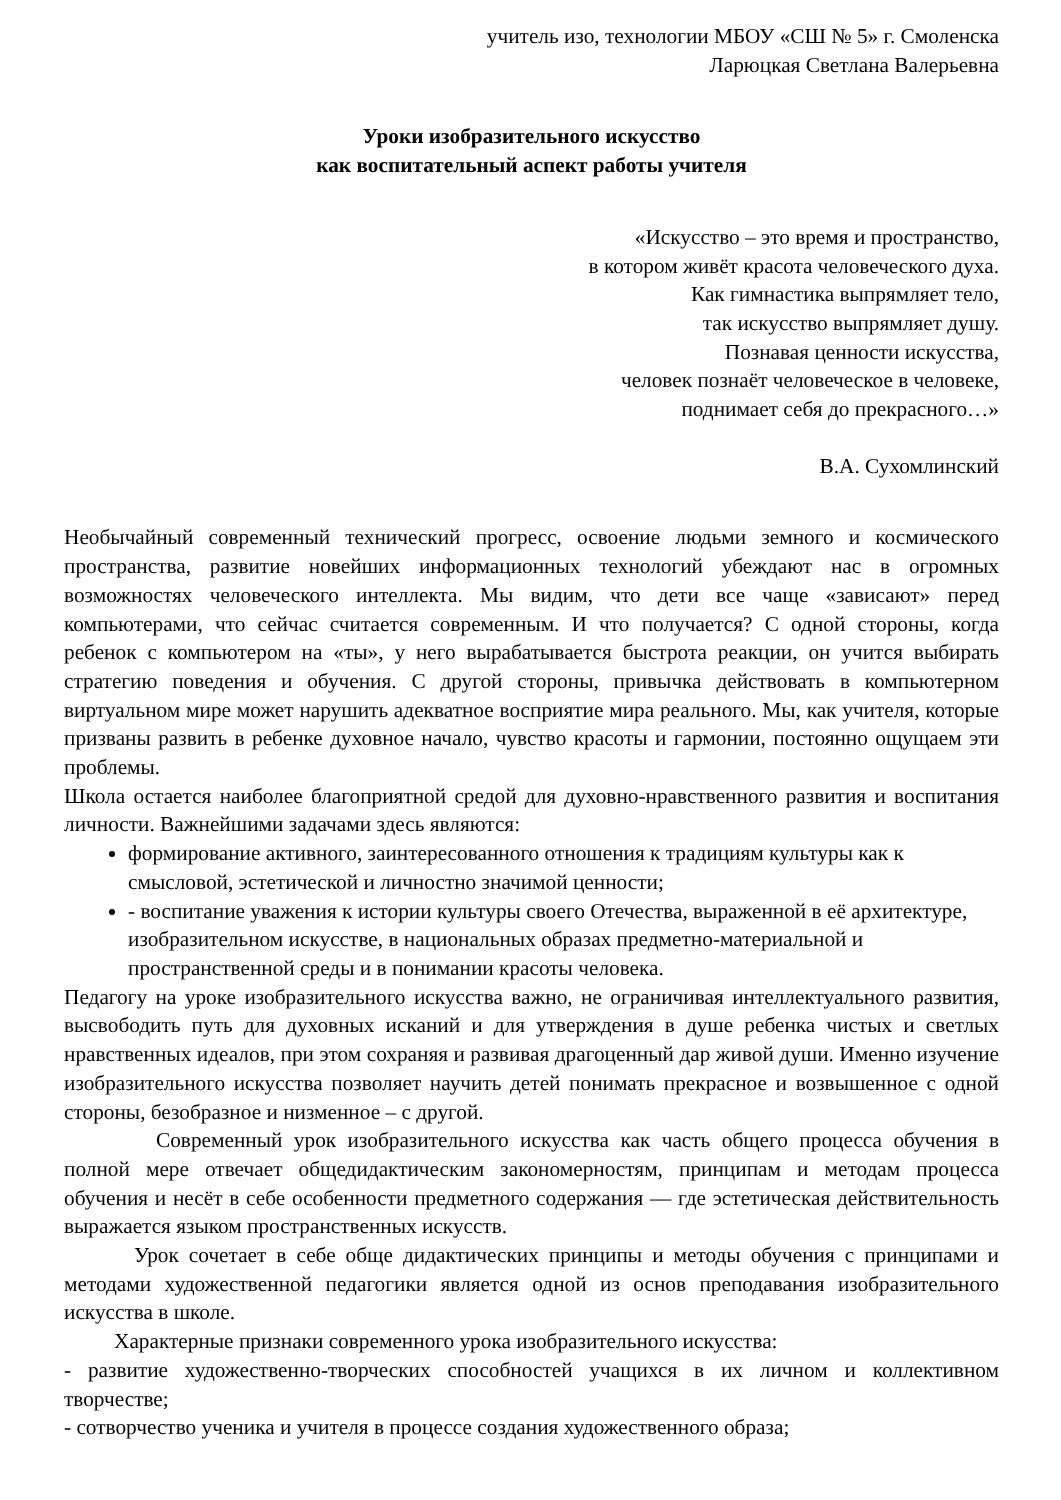учитель изо, технологии МБОУ «СШ № 5» г. Смоленска
Ларюцкая Светлана Валерьевна
Уроки изобразительного искусство
как воспитательный аспект работы учителя
«Искусство – это время и пространство,
в котором живёт красота человеческого духа.
Как гимнастика выпрямляет тело,
так искусство выпрямляет душу.
Познавая ценности искусства,
человек познаёт человеческое в человеке,
поднимает себя до прекрасного…»
В.А. Сухомлинский
Необычайный современный технический прогресс, освоение людьми земного и космического пространства, развитие новейших информационных технологий убеждают нас в огромных возможностях человеческого интеллекта. Мы видим, что дети все чаще «зависают» перед компьютерами, что сейчас считается современным. И что получается? С одной стороны, когда ребенок с компьютером на «ты», у него вырабатывается быстрота реакции, он учится выбирать стратегию поведения и обучения. С другой стороны, привычка действовать в компьютерном виртуальном мире может нарушить адекватное восприятие мира реального. Мы, как учителя, которые призваны развить в ребенке духовное начало, чувство красоты и гармонии, постоянно ощущаем эти проблемы.
Школа остается наиболее благоприятной средой для духовно-нравственного развития и воспитания личности. Важнейшими задачами здесь являются:
формирование активного, заинтересованного отношения к традициям культуры как к смысловой, эстетической и личностно значимой ценности;
- воспитание уважения к истории культуры своего Отечества, выраженной в её архитектуре, изобразительном искусстве, в национальных образах предметно-материальной и пространственной среды и в понимании красоты человека.
Педагогу на уроке изобразительного искусства важно, не ограничивая интеллектуального развития, высвободить путь для духовных исканий и для утверждения в душе ребенка чистых и светлых нравственных идеалов, при этом сохраняя и развивая драгоценный дар живой души. Именно изучение изобразительного искусства позволяет научить детей понимать прекрасное и возвышенное с одной стороны, безобразное и низменное – с другой.
Современный урок изобразительного искусства как часть общего процесса обучения в полной мере отвечает общедидактическим закономерностям, принципам и методам процесса обучения и несёт в себе особенности предметного содержания — где эстетическая действительность выражается языком пространственных искусств.
Урок сочетает в себе обще дидактических принципы и методы обучения с принципами и методами художественной педагогики является одной из основ преподавания изобразительного искусства в школе.
Характерные признаки современного урока изобразительного искусства:
- развитие художественно-творческих способностей учащихся в их личном и коллективном творчестве;
- сотворчество ученика и учителя в процессе создания художественного образа;